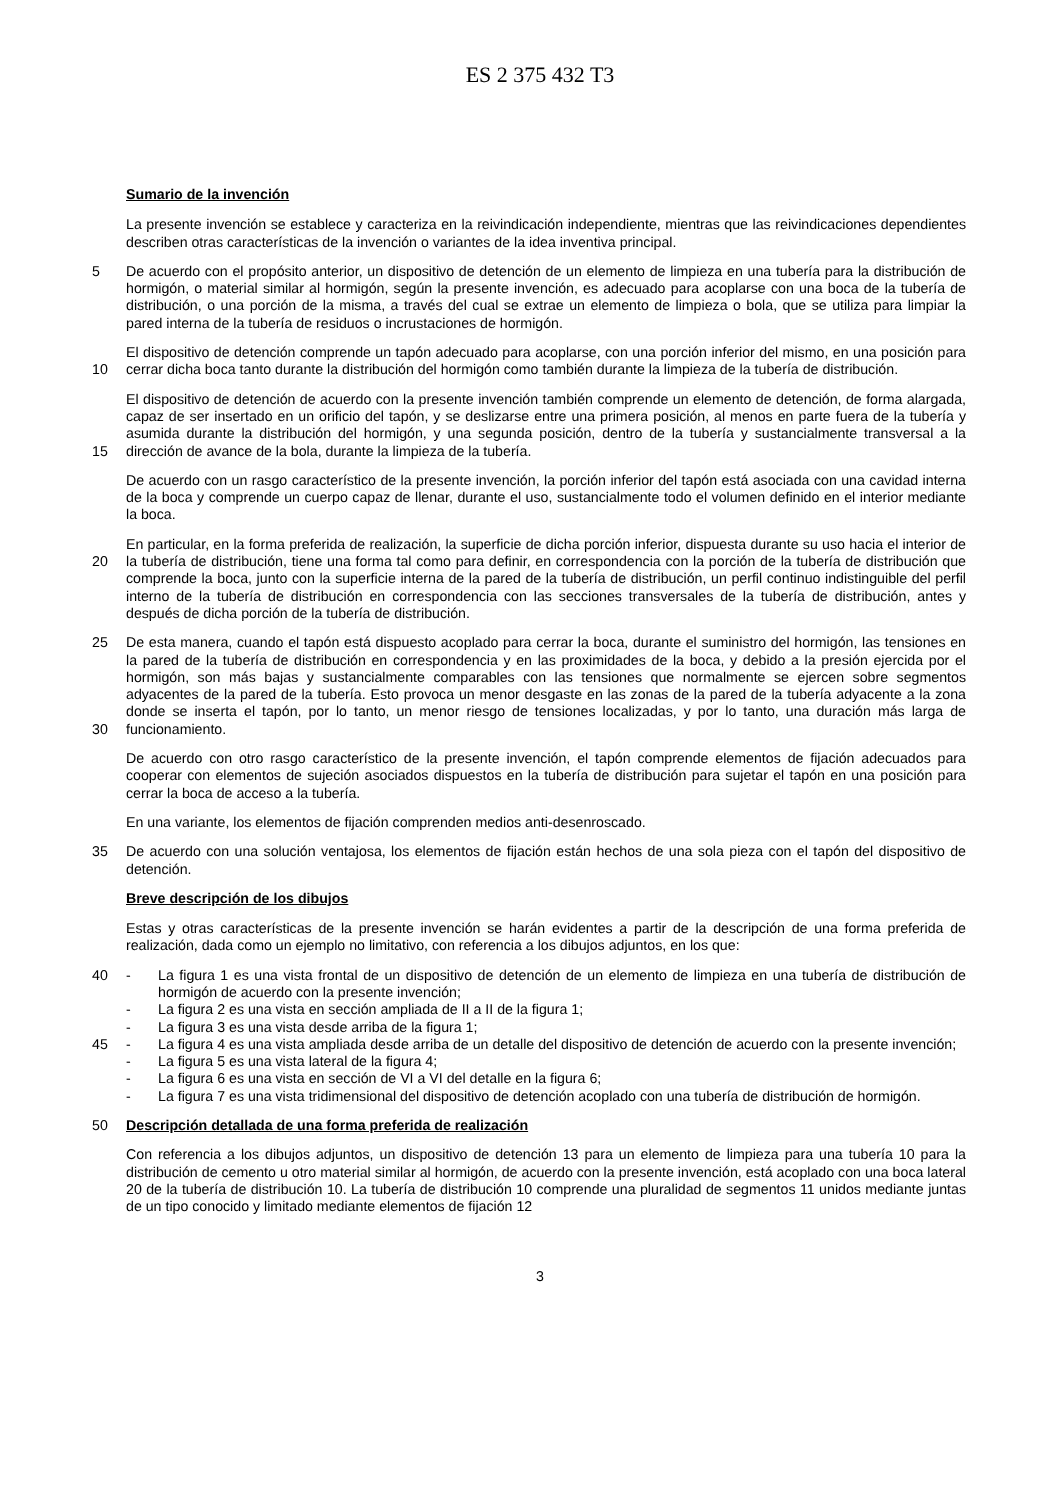ES 2 375 432 T3
Sumario de la invención
La presente invención se establece y caracteriza en la reivindicación independiente, mientras que las reivindicaciones dependientes describen otras características de la invención o variantes de la idea inventiva principal.
5 De acuerdo con el propósito anterior, un dispositivo de detención de un elemento de limpieza en una tubería para la distribución de hormigón, o material similar al hormigón, según la presente invención, es adecuado para acoplarse con una boca de la tubería de distribución, o una porción de la misma, a través del cual se extrae un elemento de limpieza o bola, que se utiliza para limpiar la pared interna de la tubería de residuos o incrustaciones de hormigón.
10 El dispositivo de detención comprende un tapón adecuado para acoplarse, con una porción inferior del mismo, en una posición para cerrar dicha boca tanto durante la distribución del hormigón como también durante la limpieza de la tubería de distribución.
15 El dispositivo de detención de acuerdo con la presente invención también comprende un elemento de detención, de forma alargada, capaz de ser insertado en un orificio del tapón, y se deslizarse entre una primera posición, al menos en parte fuera de la tubería y asumida durante la distribución del hormigón, y una segunda posición, dentro de la tubería y sustancialmente transversal a la dirección de avance de la bola, durante la limpieza de la tubería.
De acuerdo con un rasgo característico de la presente invención, la porción inferior del tapón está asociada con una cavidad interna de la boca y comprende un cuerpo capaz de llenar, durante el uso, sustancialmente todo el volumen definido en el interior mediante la boca.
20 En particular, en la forma preferida de realización, la superficie de dicha porción inferior, dispuesta durante su uso hacia el interior de la tubería de distribución, tiene una forma tal como para definir, en correspondencia con la porción de la tubería de distribución que comprende la boca, junto con la superficie interna de la pared de la tubería de distribución, un perfil continuo indistinguible del perfil interno de la tubería de distribución en correspondencia con las secciones transversales de la tubería de distribución, antes y después de dicha porción de la tubería de distribución.
25
30
De esta manera, cuando el tapón está dispuesto acoplado para cerrar la boca, durante el suministro del hormigón, las tensiones en la pared de la tubería de distribución en correspondencia y en las proximidades de la boca, y debido a la presión ejercida por el hormigón, son más bajas y sustancialmente comparables con las tensiones que normalmente se ejercen sobre segmentos adyacentes de la pared de la tubería. Esto provoca un menor desgaste en las zonas de la pared de la tubería adyacente a la zona donde se inserta el tapón, por lo tanto, un menor riesgo de tensiones localizadas, y por lo tanto, una duración más larga de funcionamiento.
De acuerdo con otro rasgo característico de la presente invención, el tapón comprende elementos de fijación adecuados para cooperar con elementos de sujeción asociados dispuestos en la tubería de distribución para sujetar el tapón en una posición para cerrar la boca de acceso a la tubería.
En una variante, los elementos de fijación comprenden medios anti-desenroscado.
35 De acuerdo con una solución ventajosa, los elementos de fijación están hechos de una sola pieza con el tapón del dispositivo de detención.
Breve descripción de los dibujos
Estas y otras características de la presente invención se harán evidentes a partir de la descripción de una forma preferida de realización, dada como un ejemplo no limitativo, con referencia a los dibujos adjuntos, en los que:
40
45
- La figura 1 es una vista frontal de un dispositivo de detención de un elemento de limpieza en una tubería de distribución de hormigón de acuerdo con la presente invención;
- La figura 2 es una vista en sección ampliada de II a II de la figura 1;
- La figura 3 es una vista desde arriba de la figura 1;
- La figura 4 es una vista ampliada desde arriba de un detalle del dispositivo de detención de acuerdo con la presente invención;
- La figura 5 es una vista lateral de la figura 4;
- La figura 6 es una vista en sección de VI a VI del detalle en la figura 6;
- La figura 7 es una vista tridimensional del dispositivo de detención acoplado con una tubería de distribución de hormigón.
50 Descripción detallada de una forma preferida de realización
Con referencia a los dibujos adjuntos, un dispositivo de detención 13 para un elemento de limpieza para una tubería 10 para la distribución de cemento u otro material similar al hormigón, de acuerdo con la presente invención, está acoplado con una boca lateral 20 de la tubería de distribución 10. La tubería de distribución 10 comprende una pluralidad de segmentos 11 unidos mediante juntas de un tipo conocido y limitado mediante elementos de fijación 12
3